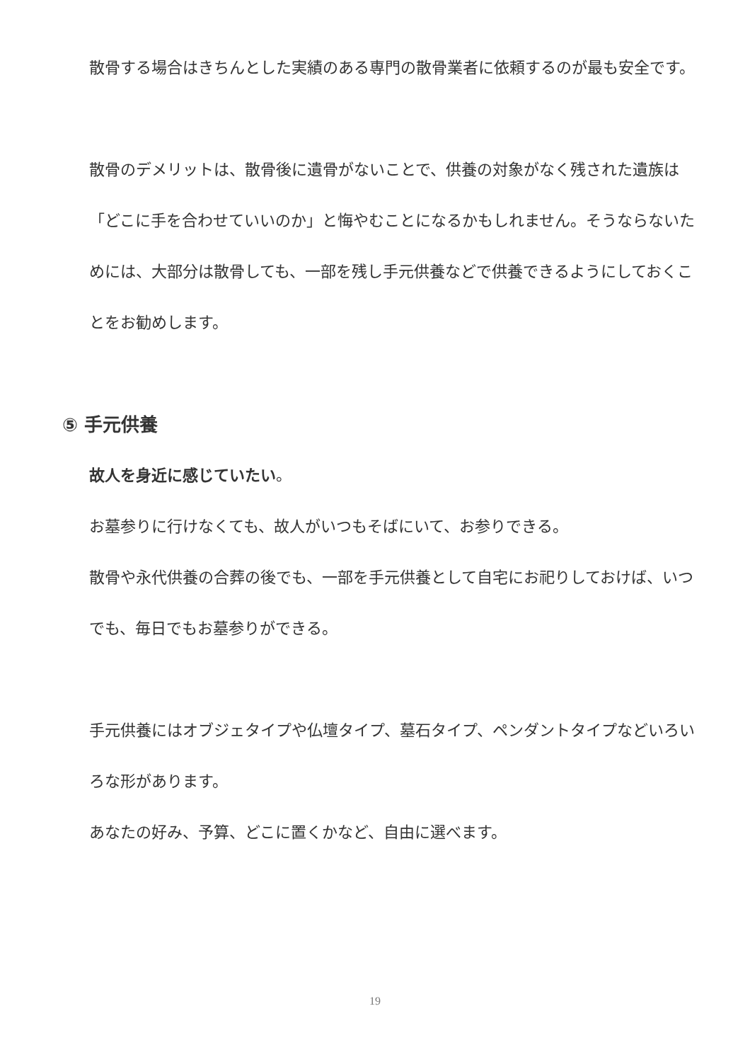散骨する場合はきちんとした実績のある専門の散骨業者に依頼するのが最も安全です。
散骨のデメリットは、散骨後に遺骨がないことで、供養の対象がなく残された遺族は「どこに手を合わせていいのか」と悔やむことになるかもしれません。そうならないためには、大部分は散骨しても、一部を残し手元供養などで供養できるようにしておくことをお勧めします。
⑤ 手元供養
故人を身近に感じていたい。
お墓参りに行けなくても、故人がいつもそばにいて、お参りできる。
散骨や永代供養の合葬の後でも、一部を手元供養として自宅にお祀りしておけば、いつでも、毎日でもお墓参りができる。
手元供養にはオブジェタイプや仏壇タイプ、墓石タイプ、ペンダントタイプなどいろいろな形があります。
あなたの好み、予算、どこに置くかなど、自由に選べます。
19